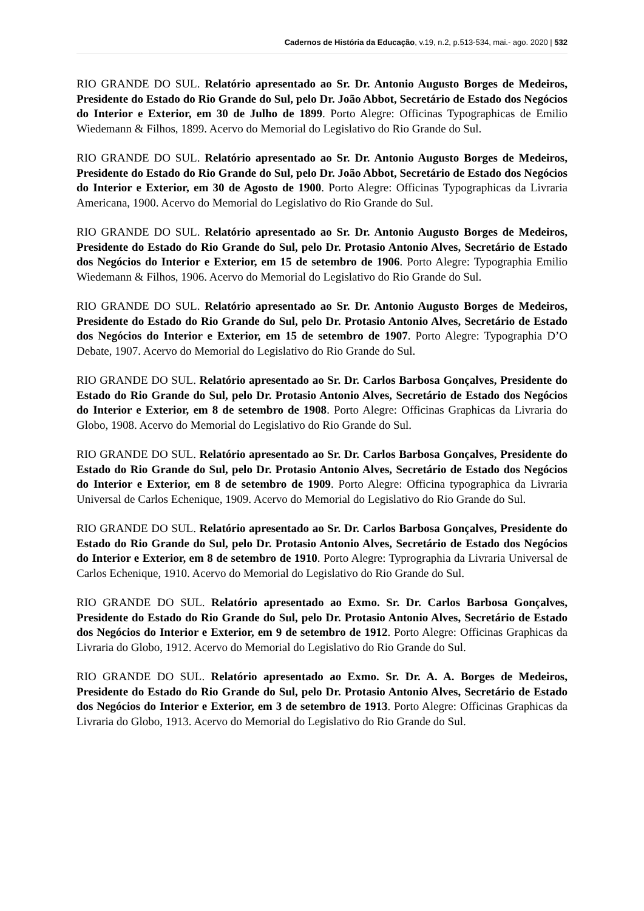Cadernos de História da Educação, v.19, n.2, p.513-534, mai.- ago. 2020 | 532
RIO GRANDE DO SUL. Relatório apresentado ao Sr. Dr. Antonio Augusto Borges de Medeiros, Presidente do Estado do Rio Grande do Sul, pelo Dr. João Abbot, Secretário de Estado dos Negócios do Interior e Exterior, em 30 de Julho de 1899. Porto Alegre: Officinas Typographicas de Emilio Wiedemann & Filhos, 1899. Acervo do Memorial do Legislativo do Rio Grande do Sul.
RIO GRANDE DO SUL. Relatório apresentado ao Sr. Dr. Antonio Augusto Borges de Medeiros, Presidente do Estado do Rio Grande do Sul, pelo Dr. João Abbot, Secretário de Estado dos Negócios do Interior e Exterior, em 30 de Agosto de 1900. Porto Alegre: Officinas Typographicas da Livraria Americana, 1900. Acervo do Memorial do Legislativo do Rio Grande do Sul.
RIO GRANDE DO SUL. Relatório apresentado ao Sr. Dr. Antonio Augusto Borges de Medeiros, Presidente do Estado do Rio Grande do Sul, pelo Dr. Protasio Antonio Alves, Secretário de Estado dos Negócios do Interior e Exterior, em 15 de setembro de 1906. Porto Alegre: Typographia Emilio Wiedemann & Filhos, 1906. Acervo do Memorial do Legislativo do Rio Grande do Sul.
RIO GRANDE DO SUL. Relatório apresentado ao Sr. Dr. Antonio Augusto Borges de Medeiros, Presidente do Estado do Rio Grande do Sul, pelo Dr. Protasio Antonio Alves, Secretário de Estado dos Negócios do Interior e Exterior, em 15 de setembro de 1907. Porto Alegre: Typographia D’O Debate, 1907. Acervo do Memorial do Legislativo do Rio Grande do Sul.
RIO GRANDE DO SUL. Relatório apresentado ao Sr. Dr. Carlos Barbosa Gonçalves, Presidente do Estado do Rio Grande do Sul, pelo Dr. Protasio Antonio Alves, Secretário de Estado dos Negócios do Interior e Exterior, em 8 de setembro de 1908. Porto Alegre: Officinas Graphicas da Livraria do Globo, 1908. Acervo do Memorial do Legislativo do Rio Grande do Sul.
RIO GRANDE DO SUL. Relatório apresentado ao Sr. Dr. Carlos Barbosa Gonçalves, Presidente do Estado do Rio Grande do Sul, pelo Dr. Protasio Antonio Alves, Secretário de Estado dos Negócios do Interior e Exterior, em 8 de setembro de 1909. Porto Alegre: Officina typographica da Livraria Universal de Carlos Echenique, 1909. Acervo do Memorial do Legislativo do Rio Grande do Sul.
RIO GRANDE DO SUL. Relatório apresentado ao Sr. Dr. Carlos Barbosa Gonçalves, Presidente do Estado do Rio Grande do Sul, pelo Dr. Protasio Antonio Alves, Secretário de Estado dos Negócios do Interior e Exterior, em 8 de setembro de 1910. Porto Alegre: Typrographia da Livraria Universal de Carlos Echenique, 1910. Acervo do Memorial do Legislativo do Rio Grande do Sul.
RIO GRANDE DO SUL. Relatório apresentado ao Exmo. Sr. Dr. Carlos Barbosa Gonçalves, Presidente do Estado do Rio Grande do Sul, pelo Dr. Protasio Antonio Alves, Secretário de Estado dos Negócios do Interior e Exterior, em 9 de setembro de 1912. Porto Alegre: Officinas Graphicas da Livraria do Globo, 1912. Acervo do Memorial do Legislativo do Rio Grande do Sul.
RIO GRANDE DO SUL. Relatório apresentado ao Exmo. Sr. Dr. A. A. Borges de Medeiros, Presidente do Estado do Rio Grande do Sul, pelo Dr. Protasio Antonio Alves, Secretário de Estado dos Negócios do Interior e Exterior, em 3 de setembro de 1913. Porto Alegre: Officinas Graphicas da Livraria do Globo, 1913. Acervo do Memorial do Legislativo do Rio Grande do Sul.